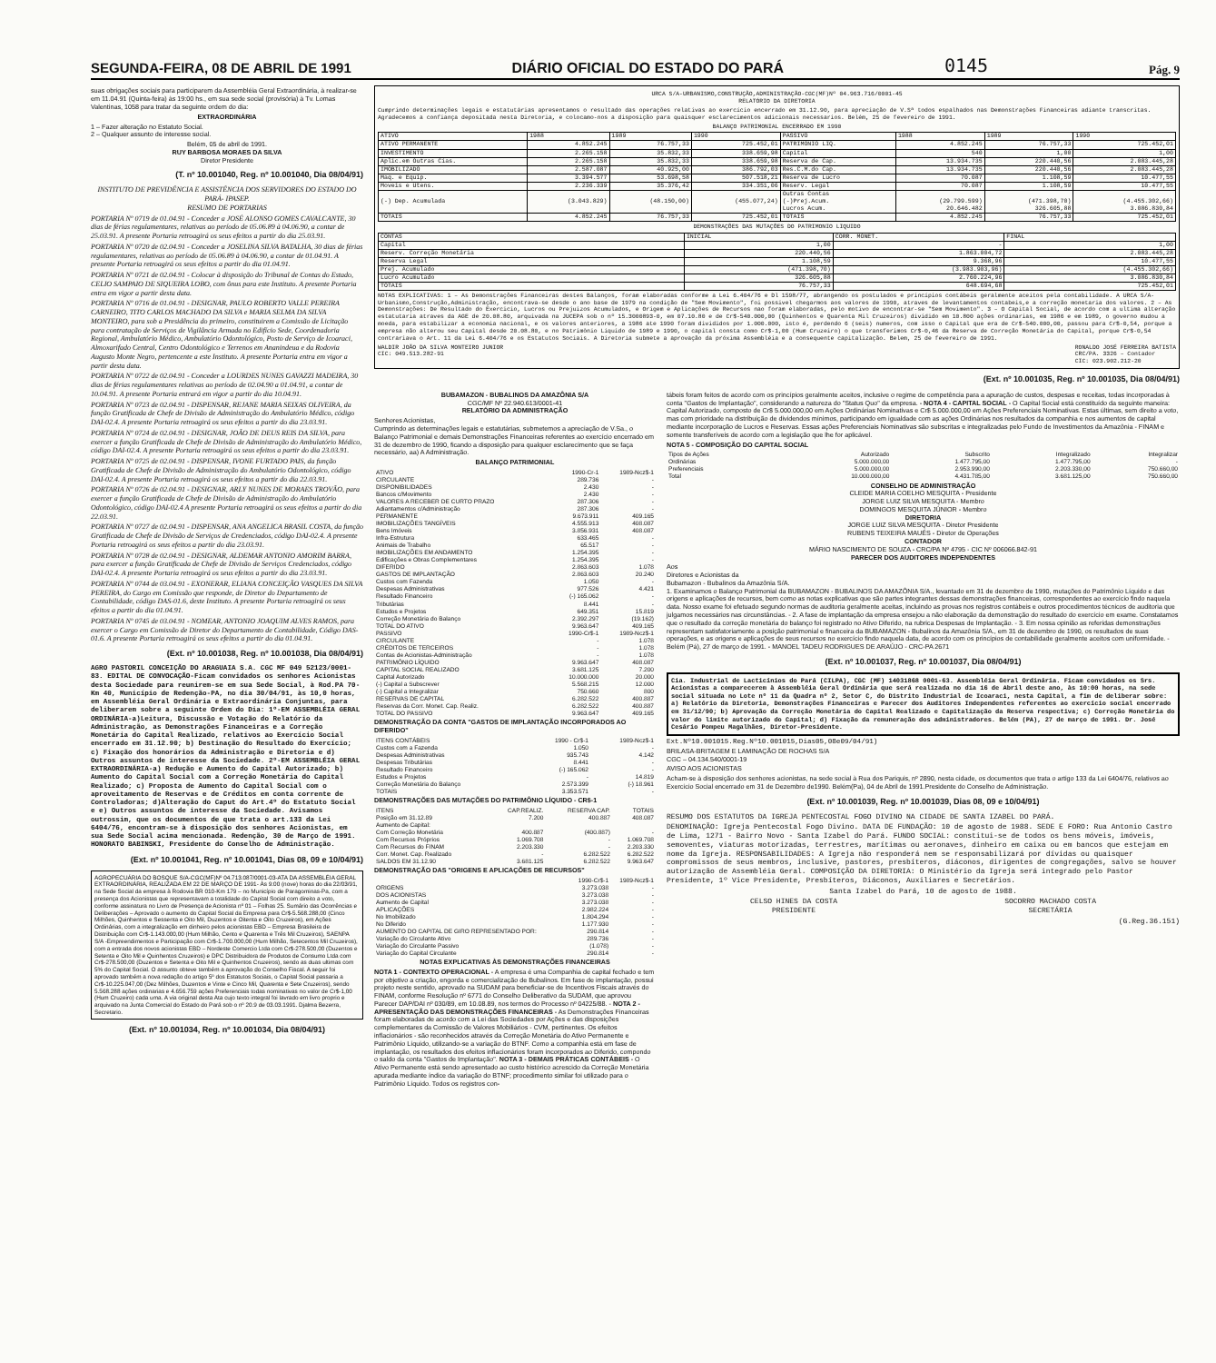SEGUNDA-FEIRA, 08 DE ABRIL DE 1991 DIÁRIO OFICIAL DO ESTADO DO PARÁ 0145 Pág. 9
suas obrigações sociais para participarem da Assembléia Geral Extraordinária, à realizar-se em 11.04.91 (Quinta-feira) às 19:00 hs., em sua sede social (provisória) à Tv. Lomas Valentinas, 1058 para tratar da seguinte ordem do dia:
EXTRAORDINÁRIA
1 – Fazer alteração no Estatuto Social.
2 – Qualquer assunto de interesse social.
Belém, 05 de abril de 1991.
RUY BARBOSA MORAES DA SILVA
Diretor Presidente
(T. nº 10.001040, Reg. nº 10.001040, Dia 08/04/91)
INSTITUTO DE PREVIDÊNCIA E ASSISTÊNCIA DOS SERVIDORES DO ESTADO DO PARÁ- IPASEP.
RESUMO DE PORTARIAS
PORTARIA Nº 0719 de 01.04.91 - Conceder a JOSÉ ALONSO GOMES CAVALCANTE, 30 dias de férias regulamentares, relativas ao período de 05.06.89 à 04.06.90, a contar de 25.03.91. A presente Portaria retroagirá os seus efeitos a partir do dia 25.03.91.
PORTARIA Nº 0720 de 02.04.91 - Conceder a JOSELINA SILVA BATALHA, 30 dias de férias regulamentares, relativas ao período de 05.06.89 à 04.06.90, a contar de 01.04.91. A presente Portaria retroagirá os seus efeitos a partir do dia 01.04.91.
PORTARIA Nº 0721 de 02.04.91 - Colocar à disposição do Tribunal de Contas do Estado, CELIO SAMPAIO DE SIQUEIRA LOBO, com ônus para este Instituto. A presente Portaria entra em vigor a partir desta data.
PORTARIA Nº 0716 de 01.04.91 - DESIGNAR, PAULO ROBERTO VALLE PEREIRA CARNEIRO, TITO CARLOS MACHADO DA SILVA e MARIA SELMA DA SILVA MONTEIRO, para sob a Presidência do primeiro, constituirem a Comissão de Licitação para contratação de Serviços de Vigilância Armada no Edifício Sede, Coordenadoria Regional, Ambulatório Médico, Ambulatório Odontológico, Posto de Serviço de Icoaraci, Almoxarifado Central, Centro Odontológico e Terrenos em Ananindeua e da Rodovia Augusto Monte Negro, pertencente a este Instituto. A presente Portaria entra em vigor a partir desta data.
PORTARIA Nº 0722 de 02.04.91 - Conceder a LOURDES NUNES GAVAZZI MADEIRA, 30 dias de férias regulamentares relativas ao período de 02.04.90 a 01.04.91, a contar de 10.04.91. A presente Portaria entrará em vigor a partir do dia 10.04.91.
PORTARIA Nº 0723 de 02.04.91 - DISPENSAR, REJANE MARIA SEIXAS OLIVEIRA, da função Gratificada de Chefe de Divisão de Administração do Ambulatório Médico, código DAI-02.4. A presente Portaria retroagirá os seus efeitos a partir do dia 23.03.91.
PORTARIA Nº 0724 de 02.04.91 - DESIGNAR, JOÃO DE DEUS REIS DA SILVA, para exercer a função Gratificada de Chefe de Divisão de Administração do Ambulatório Médico, código DAI-02.4. A presente Portaria retroagirá os seus efeitos a partir do dia 23.03.91.
PORTARIA Nº 0725 de 02.04.91 - DISPENSAR, IVONE FURTADO PAIS, da função Gratificada de Chefe de Divisão de Administração do Ambulatório Odontológico, código DAI-02.4. A presente Portaria retroagirá os seus efeitos a partir do dia 22.03.91.
PORTARIA Nº 0726 de 02.04.91 - DESIGNAR, ARLY NUNES DE MORAES TROVÃO, para exercer a função Gratificada de Chefe de Divisão de Administração do Ambulatório Odontológico, código DAI-02.4 A presente Portaria retroagirá os seus efeitos a partir do dia 22.03.91.
PORTARIA Nº 0727 de 02.04.91 - DISPENSAR, ANA ANGELICA BRASIL COSTA, da função Gratificada de Chefe de Divisão de Serviços de Credenciados, código DAI-02.4. A presente Portaria retroagirá os seus efeitos a partir do dia 23.03.91.
PORTARIA Nº 0728 de 02.04.91 - DESIGNAR, ALDEMAR ANTONIO AMORIM BARRA, para exercer a função Gratificada de Chefe de Divisão de Serviços Credenciados, código DAI-02.4. A presente Portaria retroagirá os seus efeitos a partir do dia 23.03.91.
PORTARIA Nº 0744 de 03.04.91 - EXONERAR, ELIANA CONCEIÇÃO VASQUES DA SILVA PEREIRA, do Cargo em Comissão que responde, de Diretor do Departamento de Contabilidade, código DAS-01.6, deste Instituto. A presente Portaria retroagirá os seus efeitos a partir do dia 01.04.91.
PORTARIA Nº 0745 de 03.04.91 - NOMEAR, ANTONIO JOAQUIM ALVES RAMOS, para exercer o Cargo em Comissão de Diretor do Departamento de Contabilidade, Código DAS-01.6. A presente Portaria retroagirá os seus efeitos a partir do dia 01.04.91.
(Ext. nº 10.001038, Reg. nº 10.001038, Dia 08/04/91)
AGRO PASTORIL CONCEIÇÃO DO ARAGUAIA S.A. CGC MF 049 52123/0001-83. EDITAL DE CONVOCAÇÃO-Ficam convidados os senhores Acionistas desta Sociedade para reunirem-se em sua Sede Social, à Rod.PA 70-Km 40, Município de Redenção-PA, no dia 30/04/91, às 10,0 horas, em Assembléia Geral Ordinária e Extraordinária Conjuntas, para deliberarem sobre a seguinte Ordem do Dia: 1º-EM ASSEMBLÉIA GERAL ORDINÁRIA-a)Leitura, Discussão e Votação do Relatório da Administração, as Demonstrações Financeiras e a Correção Monetária do Capital Realizado, relativos ao Exercício Social encerrado em 31.12.90; b) Destinação do Resultado do Exercício; c) Fixação dos honorários da Administração e Diretoria e d) Outros assuntos de interesse da Sociedade. 2º-EM ASSEMBLÉIA GERAL EXTRAORDINÁRIA-a) Redução e Aumento do Capital Autorizado; b) Aumento do Capital Social com a Correção Monetária do Capital Realizado; c) Proposta de Aumento do Capital Social com o aproveitamento de Reservas e de Créditos em conta corrente de Controladoras; d)Alteração do Caput do Art.4º do Estatuto Social e e) Outros assuntos de interesse da Sociedade. Avisamos outrossim, que os documentos de que trata o art.133 da Lei 6404/76, encontram-se à disposição dos senhores Acionistas, em sua Sede Social acima mencionada. Redenção, 30 de Março de 1991. HONORATO BABINSKI, Presidente do Conselho de Administração.
(Ext. nº 10.001041, Reg. nº 10.001041, Dias 08, 09 e 10/04/91)
AGROPECUÁRIA DO BOSQUE S/A-CGC(MF)Nº 04.713.087/0001-03-ATA DA ASSEMBLÉIA GERAL EXTRAORDINÁRIA, REALIZADA EM 22 DE MARÇO DE 1991- Às 9:00 (nove) horas do dia 22/03/91, na Sede Social da empresa à Rodovia BR 010-Km 179 – no Município de Paragominas-Pa, com a presença dos Acionistas que representavam a totalidade do Capital Social com direito a voto, conforme assinatura no Livro de Presença de Acionista nº 01 – Folhas 25. Sumário das Ocorrências e Deliberações – Aprovado o aumento do Capital Social da Empresa para Cr$-5.568.288,00 (Cinco Milhões, Quinhentos e Sessenta e Oito Mil, Duzentos e Oitenta e Oito Cruzeiros), em Ações Ordinárias, com a integralização em dinheiro pelos acionistas EBD – Empresa Brasileira de Distribuição com Cr$-1.143.000,00 (Hum Milhão, Cento e Quarenta e Três Mil Cruzeiros), SAENPA S/A -Empreendimentos e Participação com Cr$-1.700.000,00 (Hum Milhão, Setecentos Mil Cruzeiros), com a entrada dos novos acionistas EBD – Nordeste Comercio Ltda com Cr$-278.500,00 (Duzentos e Setenta e Oito Mil e Quinhentos Cruzeiros) e DPC Distribuidora de Produtos de Consumo Ltda com Cr$-278.500,00 (Duzentos e Setenta e Oito Mil e Quinhentos Cruzeiros), sendo as duas ultimas com 5% do Capital Social. O assunto obteve também a aprovação do Conselho Fiscal. A seguir foi aprovado também a nova redação do artigo 5º dos Estatutos Sociais, o Capital Social passaria a Cr$-10.225.047,00 (Dez Milhões, Duzentos e Vinte e Cinco Mil, Quarenta e Sete Cruzeiros), sendo 5.568.288 ações ordinarias e 4.656.759 ações Preferenciais todas nominativas no valor de Cr$-1,00 (Hum Cruzeiro) cada uma. A via original desta Ata cujo texto integral foi lavrado em livro proprio e arquivado na Junta Comercial do Estado do Pará sob o nº 20.9 de 03.03.1991. Djalma Bezerra, Secretario.
(Ext. nº 10.001034, Reg. nº 10.001034, Dia 08/04/91)
URCA S/A-URBANISMO,CONSTRUÇÃO,ADMINISTRAÇÃO-CGC(MF)Nº 04.963.716/0001-45
RELATÓRIO DA DIRETORIA
Cumprindo determinações legais e estatutárias apresentamos o resultado das operações relativas ao exercício encerrado em 31.12.90, para apreciação de V.Sª todos espalhados nas Demonstrações Financeiras adiante transcritas. Agradecemos a confiança depositada nesta Diretoria, e colocamo-nos a disposição para quaisquer esclarecimentos adicionais necessarios. Belém, 25 de fevereiro de 1991.
BALANÇO PATRIMONIAL ENCERRADO EM 1990
| ATIVO | 1988 | 1989 | 1990 | PASSIVO | 1988 | 1989 | 1990 |
| --- | --- | --- | --- | --- | --- | --- | --- |
| ATIVO PERMANENTE | 4.852.245 | 76.757,33 | 725.452,01 | PATRIMONIO LIQ. | 4.852.245 | 76.757,33 | 725.452,01 |
| INVESTIMENTO | 2.265.158 | 35.832,33 | 338.659,98 | Capital | 540 | 1,00 | 1,00 |
| Aplic.em Outras Cias. | 2.265.158 | 35.832,33 | 338.659,98 | Reserva de Cap. | 13.934.735 | 220.440,56 | 2.083.445,28 |
| IMOBILIZADO | 2.587.087 | 40.925,00 | 386.792,03 | Res.C.M.do Cap. | 13.934.735 | 220.440,56 | 2.083.445,28 |
| Maq. e Equip. | 3.394.577 | 53.698,58 | 507.518,21 | Reserva de Lucro | 70.087 | 1.108,59 | 10.477,55 |
| Moveis e Utens. | 2.236.339 | 35.376,42 | 334.351,06 | Reserv. Legal | 70.087 | 1.108,59 | 10.477,55 |
| (-) Dep. Acumulada | (3.043.829) | (48.150,00) | (455.077,24) | Outras Contas (-)Prej.Acum. Lucros Acum. | (29.799.599) 20.646.482 | (471.398,70) 326.605,88 | (4.455.302,66) 3.086.830,84 |
| TOTAIS | 4.852.245 | 76.757,33 | 725.452,01 | TOTAIS | 4.852.245 | 76.757,33 | 725.452,01 |
DEMONSTRAÇÕES DAS MUTAÇÕES DO PATRIMONIO LIQUIDO
| CONTAS | INICIAL | CORR. MONET. | FINAL |
| --- | --- | --- | --- |
| Capital | 1,00 | - | 1,00 |
| Reserv. Correção Monetária | 220.440,56 | 1.863.004,72 | 2.083.445,28 |
| Reserva Legal | 1.108,59 | 9.368,96 | 10.477,55 |
| Prej. Acumulado | (471.398,70) | (3.983.903,96) | (4.455.302,66) |
| Lucro Acumulado | 326.605,88 | 2.760.224,96 | 3.086.830,84 |
| TOTAIS | 76.757,33 | 648.694,68 | 725.452,01 |
NOTAS EXPLICATIVAS: 1 – As Demonstrações Financeiras destes Balanços, foram elaboradas conforme a Lei 6.404/76 e Dl 1598/77, abrangendo os postulados e princípios contábeis geralmente aceitos pela contabilidade. A URCA S/A-Urbanismo,Construção,Administração, encontrava-se desde o ano base de 1979 na condição de "Sem Movimento", foi possivel chegarmos aos valores de 1990, atraves de levantamentos contabeis,e a correção monetaria dos valores. 2 – As Demonstrações: De Resultado do Exercicio, Lucros ou Prejuizos Acumulados, e Origem e Aplicações de Recursos nao foram elaboradas, pelo motivo de encontrar-se "Sem Movimento". 3 – O Capital Social, de acordo com a ultima alteração estatutaria atraves da AGE de 20.08.80, arquivada na JUCEPA sob o nº 15.3000893-0, em 07.10.80 e de Cr$-540.000,00 (Quinhentos e Quarenta Mil Cruzeiros) dividido em 10.800 ações ordinarias, em 1986 e em 1989, o governo mudou a moeda, para estabilizar a economia nacional, e os valores anteriores, a 1986 ate 1990 foram divididos por 1.000.000, isto é, perdendo 6 (seis) numeros, com isso o Capital que era de Cr$-540.000,00, passou para Cr$-0,54, porque a empresa não alterou seu Capital desde 20.08.80, e no Patrimônio Líquido de 1989 e 1990, o capital consta como Cr$-1,00 (Hum Cruzeiro) o que transferimos Cr$-0,46 da Reserva de Correção Monetária do Capital, porque Cr$-0,54 contrariava o Art. 11 da Lei 6.404/76 e os Estatutos Sociais. A Diretoria submete a aprovação da próxima Assembléia e a consequente capitalização. Belem, 25 de fevereiro de 1991.
WALDIR JOÃO DA SILVA MONTEIRO JUNIOR
CIC: 049.513.282-91 RONALDO JOSÉ FERREIRA BATISTA
CRC/PA. 3326 – Contador
CIC: 023.902.212-20
(Ext. nº 10.001035, Reg. nº 10.001035, Dia 08/04/91)
BUBAMAZON - BUBALINOS DA AMAZÔNIA S/A
CGC/MF Nº 22.940.613/0001-41
RELATÓRIO DA ADMINISTRAÇÃO
Senhores Acionistas,
Cumprindo as determinações legais e estatutárias, submetemos a apreciação de V.Sa., o Balanço Patrimonial e demais Demonstrações Financeiras referentes ao exercício encerrado em 31 de dezembro de 1990, ficando a disposição para qualquer esclarecimento que se faça necessário, aa) A Administração.
BALANÇO PATRIMONIAL
| ATIVO | 1990-Cr-1 | 1989-Ncz$-1 |
| --- | --- | --- |
| CIRCULANTE | 289.736 | - |
| DISPONIBILIDADES | 2.430 | - |
| Bancos c/Movimento | 2.430 | - |
| VALORES A RECEBER DE CURTO PRAZO | 287.306 | - |
| Adiantamentos c/Administração | 287.306 | - |
| PERMANENTE | 9.673.911 | 409.165 |
| IMOBILIZAÇÕES TANGÍVEIS | 4.555.913 | 408.087 |
| Bens Imóveis | 3.856.931 | 408.087 |
| Infra-Estrutura | 633.465 | - |
| Animais de Trabalho | 65.517 | - |
| IMOBILIZAÇÕES EM ANDAMENTO | 1.254.395 | - |
| Edificações e Obras Complementares | 1.254.395 | - |
| DIFERIDO | 2.863.603 | 1.078 |
| GASTOS DE IMPLANTAÇÃO | 2.863.603 | 20.240 |
| Custos com Fazenda | 1.050 | - |
| Despesas Administrativas | 977.526 | 4.421 |
| Resultado Financeiro | (-) 165.062 | - |
| Tributárias | 8.441 | - |
| Estudos e Projetos | 649.351 | 15.819 |
| Correção Monetária do Balanço | 2.392.297 | (19.162) |
| TOTAL DO ATIVO | 9.963.647 | 409.165 |
| PASSIVO | 1990-Cr$-1 | 1989-Ncz$-1 |
| CIRCULANTE | - | 1.078 |
| CRÉDITOS DE TERCEIROS | - | 1.078 |
| Contas de Acionistas-Administração | - | 1.078 |
| PATRIMÔNIO LÍQUIDO | 9.963.647 | 408.087 |
| CAPITAL SOCIAL REALIZADO | 3.681.125 | 7.200 |
| Capital Autorizado | 10.000.000 | 20.000 |
| (-) Capital a Subscrever | 5.568.215 | 12.000 |
| (-) Capital a Integralizar | 750.660 | 800 |
| RESERVAS DE CAPITAL | 6.282.522 | 400.887 |
| Reservas da Corr. Monet. Cap. Realiz. | 6.282.522 | 400.887 |
| TOTAL DO PASSIVO | 9.963.647 | 409.165 |
DEMONSTRAÇÃO DA CONTA "GASTOS DE IMPLANTAÇÃO INCORPORADOS AO DIFERIDO"
| ITENS CONTÁBEIS | 1990 - Cr$-1 | 1989-Ncz$-1 |
| --- | --- | --- |
| Custos com a Fazenda | 1.050 | - |
| Despesas Administrativas | 935.743 | 4.142 |
| Despesas Tributárias | 8.441 | - |
| Resultado Financeiro | (-) 165.062 | - |
| Estudos e Projetos | - | 14.819 |
| Correção Monetária do Balanço | 2.573.399 | (-) 18.961 |
| TOTAIS | 3.353.571 | - |
DEMONSTRAÇÕES DAS MUTAÇÕES DO PATRIMÔNIO LÍQUIDO - CR$-1
| ITENS | CAP.REALIZ. | RESERVA CAP. | TOTAIS |
| --- | --- | --- | --- |
| Posição em 31.12.89 | 7.200 | 400.887 | 408.087 |
| Aumento de Capital: | | | |
| Com Correção Monetária | 400.887 | (400.887) | - |
| Com Recursos Próprios | 1.069.708 | - | 1.069.708 |
| Com Recursos do FINAM | 2.203.330 | - | 2.203.330 |
| Corr. Monet. Cap. Realizado | - | 6.282.522 | 6.282.522 |
| SALDOS EM 31.12.90 | 3.681.125 | 6.282.522 | 9.963.647 |
DEMONSTRAÇÃO DAS "ORIGENS E APLICAÇÕES DE RECURSOS"
| | 1990-Cr$-1 | 1989-Ncz$-1 |
| --- | --- | --- |
| ORIGENS | 3.273.038 | - |
| DOS ACIONISTAS | 3.273.038 | - |
| Aumento de Capital | 3.273.038 | - |
| APLICAÇÕES | 2.982.224 | - |
| No Imobilizado | 1.804.294 | - |
| No Diferido | 1.177.930 | - |
| AUMENTO DO CAPITAL DE GIRO REPRESENTADO POR: | 290.814 | - |
| Variação do Circulante Ativo | 289.736 | - |
| Variação do Circulante Passivo | (1.078) | - |
| Variação do Capital Circulante | 290.814 | - |
NOTAS EXPLICATIVAS ÀS DEMONSTRAÇÕES FINANCEIRAS
NOTA 1 - CONTEXTO OPERACIONAL - A empresa é uma Companhia de capital fechado e tem por objetivo a criação, engorda e comercialização de Bubalinos. Em fase de implantação, possui projeto neste sentido, aprovado na SUDAM para beneficiar-se de Incentivos Fiscais através do FINAM, conforme Resolução nº 6771 do Conselho Deliberativo da SUDAM, que aprovou Parecer DAP/DAI nº 030/89, em 10.08.89, nos termos do Processo nº 04225/88. - NOTA 2 - APRESENTAÇÃO DAS DEMONSTRAÇÕES FINANCEIRAS - As Demonstrações Financeiras foram elaboradas de acordo com a Lei das Sociedades por Ações e das disposições complementares da Comissão de Valores Mobiliários - CVM, pertinentes. Os efeitos inflacionários - são reconhecidos através da Correção Monetária do Ativo Permanente e Patrimônio Líquido, utilizando-se a variação do BTNF. Como a companhia está em fase de implantação, os resultados dos efeitos inflacionários foram incorporados ao Diferido, compondo o saldo da conta "Gastos de Implantação". NOTA 3 - DEMAIS PRÁTICAS CONTÁBEIS - O Ativo Permanente está sendo apresentado ao custo histórico acrescido da Correção Monetária apurada mediante índice da variação do BTNF; procedimento similar foi utilizado para o Patrimônio Líquido. Todos os registros con-
tábeis foram feitos de acordo com os princípios geralmente aceitos, inclusive o regime de competência para a apuração de custos, despesas e receitas, todas incorporadas à conta "Gastos de Implantação", considerando a natureza do "Status Quo" da empresa. - NOTA 4 - CAPITAL SOCIAL - O Capital Social está constituído da seguinte maneira: Capital Autorizado, composto de Cr$ 5.000.000,00 em Ações Ordinárias Nominativas e Cr$ 5.000.000,00 em Ações Preferenciais Nominativas. Estas últimas, sem direito a voto, mas com prioridade na distribuição de dividendos mínimos, participando em igualdade com as ações Ordinárias nos resultados da companhia e nos aumentos de capital mediante incorporação de Lucros e Reservas. Essas ações Preferenciais Nominativas são subscritas e integralizadas pelo Fundo de Investimentos da Amazônia - FINAM e somente transferíveis de acordo com a legislação que lhe for aplicável.
NOTA 5 - COMPOSIÇÃO DO CAPITAL SOCIAL
| Tipos de Ações | Autorizado | Subscrito | Integralizado | Integralizar |
| --- | --- | --- | --- | --- |
| Ordinárias | 5.000.000,00 | 1.477.795,00 | 1.477.795,00 | - |
| Preferenciais | 5.000.000,00 | 2.953.990,00 | 2.203.330,00 | 750.660,00 |
| Total | 10.000.000,00 | 4.431.785,00 | 3.681.125,00 | 750.660,00 |
CONSELHO DE ADMINISTRAÇÃO
CLEIDE MARIA COELHO MESQUITA - Presidente
JORGE LUIZ SILVA MESQUITA - Membro
DOMINGOS MESQUITA JÚNIOR - Membro
DIRETORIA
JORGE LUIZ SILVA MESQUITA - Diretor Presidente
RUBENS TEIXEIRA MAUÉS - Diretor de Operações
CONTADOR
MÁRIO NASCIMENTO DE SOUZA - CRC/PA Nº 4795 - CIC Nº 006066.842-91
PARECER DOS AUDITORES INDEPENDENTES
Aos
Diretores e Acionistas da
Bubamazon - Bubalinos da Amazônia S/A.
1. Examinamos o Balanço Patrimonial da BUBAMAZON - BUBALINOS DA AMAZÔNIA S/A., levantado em 31 de dezembro de 1990, mutações do Patrimônio Líquido e das origens e aplicações de recursos, bem como as notas explicativas que são partes integrantes dessas demonstrações financeiras, correspondentes ao exercício findo naquela data. Nosso exame foi efetuado segundo normas de auditoria geralmente aceitas, incluindo as provas nos registros contábeis e outros procedimentos técnicos de auditoria que julgamos necessários nas circunstâncias. - 2. A fase de implantação da empresa ensejou a não elaboração da demonstração do resultado do exercício em exame. Constatamos que o resultado da correção monetária do balanço foi registrado no Ativo Diferido, na rubrica Despesas de Implantação. - 3. Em nossa opinião as referidas demonstrações representam satisfatoriamente a posição patrimonial e financeira da BUBAMAZON - Bubalinos da Amazônia S/A., em 31 de dezembro de 1990, os resultados de suas operações, e as origens e aplicações de seus recursos no exercício findo naquela data, de acordo com os princípios de contabilidade geralmente aceitos com uniformidade. - Belém (Pá), 27 de março de 1991. - MANOEL TADEU RODRIGUES DE ARAÚJO - CRC-PA 2671
(Ext. nº 10.001037, Reg. nº 10.001037, Dia 08/04/91)
Cia. Industrial de Lacticínios do Pará (CILPA), CGC (MF) 14031868 0001-63. Assembléia Geral Ordinária. Ficam convidados os Srs. Acionistas a comparecerem à Assembléia Geral Ordinária que será realizada no dia 16 de Abril deste ano, às 10:00 horas, na sede social situada no Lote nº 11 da Quadra nº 2, Setor C, do Distrito Industrial de Icoaraci, nesta Capital, a fim de deliberar sobre: a) Relatório da Diretoria, Demonstrações Financeiras e Parecer dos Auditores Independentes referentes ao exercício social encerrado em 31/12/90; b) Aprovação da Correção Monetária do Capital Realizado e Capitalização da Reserva respectiva; c) Correção Monetária do valor do limite autorizado do Capital; d) Fixação da remuneração dos administradores. Belém (PA), 27 de março de 1991. Dr. José Cesário Pompeu Magalhães, Diretor-Presidente.
Ext.Nº10.001015.Reg.Nº10.001015,Dias05,08e09/04/91)
BRILASA-BRITAGEM E LAMINAÇÃO DE ROCHAS S/A
CGC – 04.134.540/0001-19
AVISO AOS ACIONISTAS
Acham-se à disposição dos senhores acionistas, na sede social à Rua dos Pariquis, nº 2890, nesta cidade, os documentos que trata o artigo 133 da Lei 6404/76, relativos ao Exercício Social encerrado em 31 de Dezembro de1990. Belém(Pa), 04 de Abril de 1991.Presidente do Conselho de Administração.
(Ext. nº 10.001039, Reg. nº 10.001039, Dias 08, 09 e 10/04/91)
RESUMO DOS ESTATUTOS DA IGREJA PENTECOSTAL FOGO DIVINO NA CIDADE DE SANTA IZABEL DO PARÁ.
DENOMINAÇÃO: Igreja Pentecostal Fogo Divino. DATA DE FUNDAÇÃO: 10 de agosto de 1988. SEDE E FORO: Rua Antonio Castro de Lima, 1271 - Bairro Novo - Santa Izabel do Pará. FUNDO SOCIAL: constitui-se de todos os bens móveis, imóveis, semoventes, viaturas motorizadas, terrestres, marítimas ou aeronaves, dinheiro em caixa ou em bancos que estejam em nome da Igreja. RESPONSABILIDADES: A Igreja não responderá nem se responsabilizará por dívidas ou quaisquer compromissos de seus membros, inclusive, pastores, presbíteros, diáconos, dirigentes de congregações, salvo se houver autorização de Assembléia Geral. COMPOSIÇÃO DA DIRETORIA: O Ministério da Igreja será integrado pelo Pastor Presidente, 1º Vice Presidente, Presbíteros, Diáconos, Auxiliares e Secretários.
Santa Izabel do Pará, 10 de agosto de 1988.
CELSO HINES DA COSTA
PRESIDENTE SOCORRO MACHADO COSTA
SECRETÁRIA
(G.Reg.36.151)